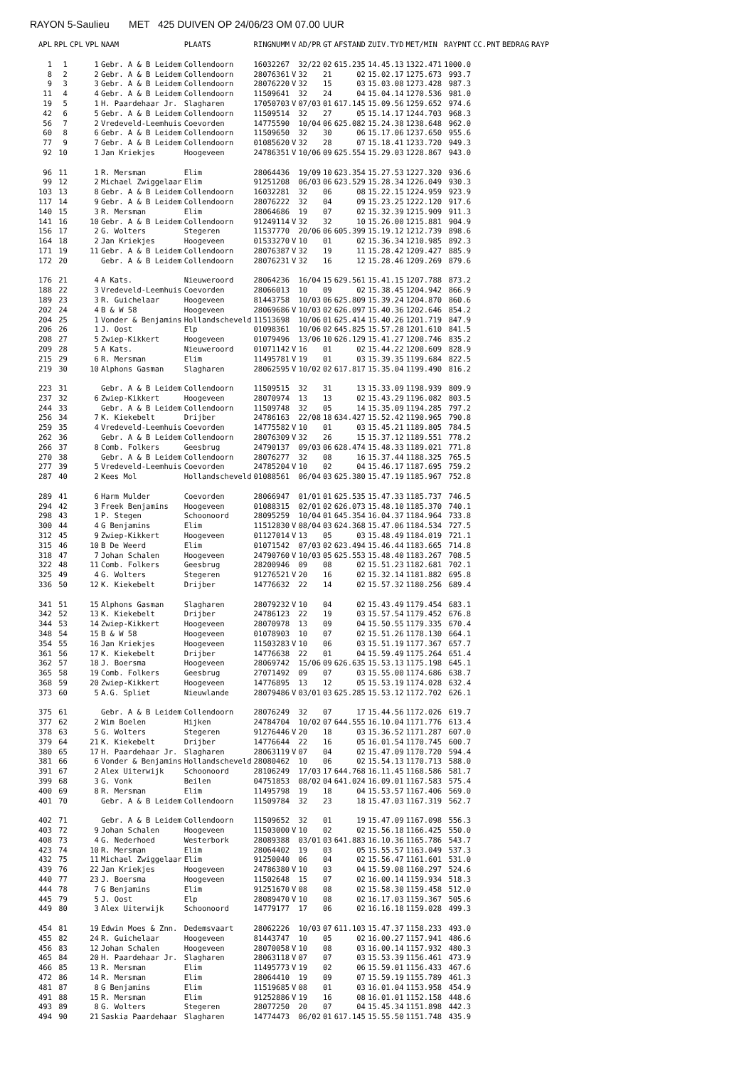RAYON 5-Saulieu MET 425 DUIVEN OP 24/06/23 OM 07.00 UUR
| APL | RPL | CPL | VPL | NAAM | PLAATS | RINGNUMM | V | AD/PR | GT | AFSTAND | ZUIV.TYD | MET/MIN | RAYPNT | CC.PNT | BEDRAG | RAYP |
| --- | --- | --- | --- | --- | --- | --- | --- | --- | --- | --- | --- | --- | --- | --- | --- | --- |
| 1 | 1 | | 1 | Gebr. A & B Leidem | Collendoorn | 16032267 | | 32/22 | 02 | 615.235 | 14.45.13 | 1322.471 | 1000.0 | | | |
| 8 | 2 | | 2 | Gebr. A & B Leidem | Collendoorn | 28076361 | V | 32 | 21 | 02 | 15.02.17 | 1275.673 | 993.7 | | | |
| 9 | 3 | | 3 | Gebr. A & B Leidem | Collendoorn | 28076220 | V | 32 | 15 | 03 | 15.03.08 | 1273.428 | 987.3 | | | |
| 11 | 4 | | 4 | Gebr. A & B Leidem | Collendoorn | 11509641 | | 32 | 24 | 04 | 15.04.14 | 1270.536 | 981.0 | | | |
| 19 | 5 | | 1 | H. Paardehaar Jr. | Slagharen | 17050703 | V | 07/03 | 01 | 617.145 | 15.09.56 | 1259.652 | 974.6 | | | |
| 42 | 6 | | 5 | Gebr. A & B Leidem | Collendoorn | 11509514 | | 32 | 27 | 05 | 15.14.17 | 1244.703 | 968.3 | | | |
| 56 | 7 | | 2 | Vredeveld-Leemhuis | Coevorden | 14775590 | | 10/04 | 06 | 625.082 | 15.24.38 | 1238.648 | 962.0 | | | |
| 60 | 8 | | 6 | Gebr. A & B Leidem | Collendoorn | 11509650 | | 32 | 30 | 06 | 15.17.06 | 1237.650 | 955.6 | | | |
| 77 | 9 | | 7 | Gebr. A & B Leidem | Collendoorn | 01085620 | V | 32 | 28 | 07 | 15.18.41 | 1233.720 | 949.3 | | | |
| 92 | 10 | | 1 | Jan Kriekjes | Hoogeveen | 24786351 | V | 10/06 | 09 | 625.554 | 15.29.03 | 1228.867 | 943.0 | | | |
| 96 | 11 | | 1 | R. Mersman | Elim | 28064436 | | 19/09 | 10 | 623.354 | 15.27.53 | 1227.320 | 936.6 | | | |
| 99 | 12 | | 2 | Michael Zwiggelaar | Elim | 91251208 | | 06/03 | 06 | 623.529 | 15.28.34 | 1226.049 | 930.3 | | | |
| 103 | 13 | | 8 | Gebr. A & B Leidem | Collendoorn | 16032281 | | 32 | 06 | 08 | 15.22.15 | 1224.959 | 923.9 | | | |
| 117 | 14 | | 9 | Gebr. A & B Leidem | Collendoorn | 28076222 | | 32 | 04 | 09 | 15.23.25 | 1222.120 | 917.6 | | | |
| 140 | 15 | | 3 | R. Mersman | Elim | 28064686 | | 19 | 07 | 02 | 15.32.39 | 1215.909 | 911.3 | | | |
| 141 | 16 | | 10 | Gebr. A & B Leidem | Collendoorn | 91249114 | V | 32 | 32 | 10 | 15.26.00 | 1215.881 | 904.9 | | | |
| 156 | 17 | | 2 | G. Wolters | Stegeren | 11537770 | | 20/06 | 06 | 605.399 | 15.19.12 | 1212.739 | 898.6 | | | |
| 164 | 18 | | 2 | Jan Kriekjes | Hoogeveen | 01533270 | V | 10 | 01 | 02 | 15.36.34 | 1210.985 | 892.3 | | | |
| 171 | 19 | | 11 | Gebr. A & B Leidem | Collendoorn | 28076387 | V | 32 | 19 | 11 | 15.28.42 | 1209.427 | 885.9 | | | |
| 172 | 20 | | | Gebr. A & B Leidem | Collendoorn | 28076231 | V | 32 | 16 | 12 | 15.28.46 | 1209.269 | 879.6 | | | |
| 176 | 21 | | 4 | A Kats. | Nieuweroord | 28064236 | | 16/04 | 15 | 629.561 | 15.41.15 | 1207.788 | 873.2 | | | |
| 188 | 22 | | 3 | Vredeveld-Leemhuis | Coevorden | 28066013 | | 10 | 09 | 02 | 15.38.45 | 1204.942 | 866.9 | | | |
| 189 | 23 | | 3 | R. Guichelaar | Hoogeveen | 81443758 | | 10/03 | 06 | 625.809 | 15.39.24 | 1204.870 | 860.6 | | | |
| 202 | 24 | | 4 | B & W 58 | Hoogeveen | 28069686 | V | 10/03 | 02 | 626.097 | 15.40.36 | 1202.646 | 854.2 | | | |
| 204 | 25 | | 1 | Vonder & Benjamins | Hollandscheveld | 11513698 | | 10/06 | 01 | 625.414 | 15.40.26 | 1201.719 | 847.9 | | | |
| 206 | 26 | | 1 | J. Oost | Elp | 01098361 | | 10/06 | 02 | 645.825 | 15.57.28 | 1201.610 | 841.5 | | | |
| 208 | 27 | | 5 | Zwiep-Kikkert | Hoogeveen | 01079496 | | 13/06 | 10 | 626.129 | 15.41.27 | 1200.746 | 835.2 | | | |
| 209 | 28 | | 5 | A Kats. | Nieuweroord | 01071142 | V | 16 | 01 | 02 | 15.44.22 | 1200.609 | 828.9 | | | |
| 215 | 29 | | 6 | R. Mersman | Elim | 11495781 | V | 19 | 01 | 03 | 15.39.35 | 1199.684 | 822.5 | | | |
| 219 | 30 | | 10 | Alphons Gasman | Slagharen | 28062595 | V | 10/02 | 02 | 617.817 | 15.35.04 | 1199.490 | 816.2 | | | |
| 223 | 31 | | | Gebr. A & B Leidem | Collendoorn | 11509515 | | 32 | 31 | 13 | 15.33.09 | 1198.939 | 809.9 | | | |
| 237 | 32 | | 6 | Zwiep-Kikkert | Hoogeveen | 28070974 | | 13 | 13 | 02 | 15.43.29 | 1196.082 | 803.5 | | | |
| 244 | 33 | | | Gebr. A & B Leidem | Collendoorn | 11509748 | | 32 | 05 | 14 | 15.35.09 | 1194.285 | 797.2 | | | |
| 256 | 34 | | 7 | K. Kiekebelt | Drijber | 24786163 | | 22/08 | 18 | 634.427 | 15.52.42 | 1190.965 | 790.8 | | | |
| 259 | 35 | | 4 | Vredeveld-Leemhuis | Coevorden | 14775582 | V | 10 | 01 | 03 | 15.45.21 | 1189.805 | 784.5 | | | |
| 262 | 36 | | | Gebr. A & B Leidem | Collendoorn | 28076309 | V | 32 | 26 | 15 | 15.37.12 | 1189.551 | 778.2 | | | |
| 266 | 37 | | 8 | Comb. Folkers | Geesbrug | 24790137 | | 09/03 | 06 | 628.474 | 15.48.33 | 1189.021 | 771.8 | | | |
| 270 | 38 | | | Gebr. A & B Leidem | Collendoorn | 28076277 | | 32 | 08 | 16 | 15.37.44 | 1188.325 | 765.5 | | | |
| 277 | 39 | | 5 | Vredeveld-Leemhuis | Coevorden | 24785204 | V | 10 | 02 | 04 | 15.46.17 | 1187.695 | 759.2 | | | |
| 287 | 40 | | 2 | Kees Mol | Hollandscheveld | 01088561 | | 06/04 | 03 | 625.380 | 15.47.19 | 1185.967 | 752.8 | | | |
| 289 | 41 | | 6 | Harm Mulder | Coevorden | 28066947 | | 01/01 | 01 | 625.535 | 15.47.33 | 1185.737 | 746.5 | | | |
| 294 | 42 | | 3 | Freek Benjamins | Hoogeveen | 01088315 | | 02/01 | 02 | 626.073 | 15.48.10 | 1185.370 | 740.1 | | | |
| 298 | 43 | | 1 | P. Stegen | Schoonoord | 28095259 | | 10/04 | 01 | 645.354 | 16.04.37 | 1184.964 | 733.8 | | | |
| 300 | 44 | | 4 | G Benjamins | Elim | 11512830 | V | 08/04 | 03 | 624.368 | 15.47.06 | 1184.534 | 727.5 | | | |
| 312 | 45 | | 9 | Zwiep-Kikkert | Hoogeveen | 01127014 | V | 13 | 05 | 03 | 15.48.49 | 1184.019 | 721.1 | | | |
| 315 | 46 | | 10 | B De Weerd | Elim | 01071542 | | 07/03 | 02 | 623.494 | 15.46.44 | 1183.665 | 714.8 | | | |
| 318 | 47 | | 7 | Johan Schalen | Hoogeveen | 24790760 | V | 10/03 | 05 | 625.553 | 15.48.40 | 1183.267 | 708.5 | | | |
| 322 | 48 | | 11 | Comb. Folkers | Geesbrug | 28200946 | | 09 | 08 | 02 | 15.51.23 | 1182.681 | 702.1 | | | |
| 325 | 49 | | 4 | G. Wolters | Stegeren | 91276521 | V | 20 | 16 | 02 | 15.32.14 | 1181.882 | 695.8 | | | |
| 336 | 50 | | 12 | K. Kiekebelt | Drijber | 14776632 | | 22 | 14 | 02 | 15.57.32 | 1180.256 | 689.4 | | | |
| 341 | 51 | | 15 | Alphons Gasman | Slagharen | 28079232 | V | 10 | 04 | 02 | 15.43.49 | 1179.454 | 683.1 | | | |
| 342 | 52 | | 13 | K. Kiekebelt | Drijber | 24786123 | | 22 | 19 | 03 | 15.57.54 | 1179.452 | 676.8 | | | |
| 344 | 53 | | 14 | Zwiep-Kikkert | Hoogeveen | 28070978 | | 13 | 09 | 04 | 15.50.55 | 1179.335 | 670.4 | | | |
| 348 | 54 | | 15 | B & W 58 | Hoogeveen | 01078903 | | 10 | 07 | 02 | 15.51.26 | 1178.130 | 664.1 | | | |
| 354 | 55 | | 16 | Jan Kriekjes | Hoogeveen | 11503283 | V | 10 | 06 | 03 | 15.51.19 | 1177.367 | 657.7 | | | |
| 361 | 56 | | 17 | K. Kiekebelt | Drijber | 14776638 | | 22 | 01 | 04 | 15.59.49 | 1175.264 | 651.4 | | | |
| 362 | 57 | | 18 | J. Boersma | Hoogeveen | 28069742 | | 15/06 | 09 | 626.635 | 15.53.13 | 1175.198 | 645.1 | | | |
| 365 | 58 | | 19 | Comb. Folkers | Geesbrug | 27071492 | | 09 | 07 | 03 | 15.55.00 | 1174.686 | 638.7 | | | |
| 368 | 59 | | 20 | Zwiep-Kikkert | Hoogeveen | 14776895 | | 13 | 12 | 05 | 15.53.19 | 1174.028 | 632.4 | | | |
| 373 | 60 | | 5 | A.G. Spliet | Nieuwlande | 28079486 | V | 03/01 | 03 | 625.285 | 15.53.12 | 1172.702 | 626.1 | | | |
| 375 | 61 | | | Gebr. A & B Leidem | Collendoorn | 28076249 | | 32 | 07 | 17 | 15.44.56 | 1172.026 | 619.7 | | | |
| 377 | 62 | | 2 | Wim Boelen | Hijken | 24784704 | | 10/02 | 07 | 644.555 | 16.10.04 | 1171.776 | 613.4 | | | |
| 378 | 63 | | 5 | G. Wolters | Stegeren | 91276446 | V | 20 | 18 | 03 | 15.36.52 | 1171.287 | 607.0 | | | |
| 379 | 64 | | 21 | K. Kiekebelt | Drijber | 14776644 | | 22 | 16 | 05 | 16.01.54 | 1170.745 | 600.7 | | | |
| 380 | 65 | | 17 | H. Paardehaar Jr. | Slagharen | 28063119 | V | 07 | 04 | 02 | 15.47.09 | 1170.720 | 594.4 | | | |
| 381 | 66 | | 6 | Vonder & Benjamins | Hollandscheveld | 28080462 | | 10 | 06 | 02 | 15.54.13 | 1170.713 | 588.0 | | | |
| 391 | 67 | | 2 | Alex Uiterwijk | Schoonoord | 28106249 | | 17/03 | 17 | 644.768 | 16.11.45 | 1168.586 | 581.7 | | | |
| 399 | 68 | | 3 | G. Vonk | Beilen | 04751853 | | 08/02 | 04 | 641.024 | 16.09.01 | 1167.583 | 575.4 | | | |
| 400 | 69 | | 8 | R. Mersman | Elim | 11495798 | | 19 | 18 | 04 | 15.53.57 | 1167.406 | 569.0 | | | |
| 401 | 70 | | | Gebr. A & B Leidem | Collendoorn | 11509784 | | 32 | 23 | 18 | 15.47.03 | 1167.319 | 562.7 | | | |
| 402 | 71 | | | Gebr. A & B Leidem | Collendoorn | 11509652 | | 32 | 01 | 19 | 15.47.09 | 1167.098 | 556.3 | | | |
| 403 | 72 | | 9 | Johan Schalen | Hoogeveen | 11503000 | V | 10 | 02 | 02 | 15.56.18 | 1166.425 | 550.0 | | | |
| 408 | 73 | | 4 | G. Nederhoed | Westerbork | 28089388 | | 03/01 | 03 | 641.883 | 16.10.36 | 1165.786 | 543.7 | | | |
| 423 | 74 | | 10 | R. Mersman | Elim | 28064402 | | 19 | 03 | 05 | 15.55.57 | 1163.049 | 537.3 | | | |
| 432 | 75 | | 11 | Michael Zwiggelaar | Elim | 91250040 | | 06 | 04 | 02 | 15.56.47 | 1161.601 | 531.0 | | | |
| 439 | 76 | | 22 | Jan Kriekjes | Hoogeveen | 24786380 | V | 10 | 03 | 04 | 15.59.08 | 1160.297 | 524.6 | | | |
| 440 | 77 | | 23 | J. Boersma | Hoogeveen | 11502648 | | 15 | 07 | 02 | 16.00.14 | 1159.934 | 518.3 | | | |
| 444 | 78 | | 7 | G Benjamins | Elim | 91251670 | V | 08 | 08 | 02 | 15.58.30 | 1159.458 | 512.0 | | | |
| 445 | 79 | | 5 | J. Oost | Elp | 28089470 | V | 10 | 08 | 02 | 16.17.03 | 1159.367 | 505.6 | | | |
| 449 | 80 | | 3 | Alex Uiterwijk | Schoonoord | 14779177 | | 17 | 06 | 02 | 16.16.18 | 1159.028 | 499.3 | | | |
| 454 | 81 | | 19 | Edwin Moes & Znn. | Dedemsvaart | 28062226 | | 10/03 | 07 | 611.103 | 15.47.37 | 1158.233 | 493.0 | | | |
| 455 | 82 | | 24 | R. Guichelaar | Hoogeveen | 81443747 | | 10 | 05 | 02 | 16.00.27 | 1157.941 | 486.6 | | | |
| 456 | 83 | | 12 | Johan Schalen | Hoogeveen | 28070058 | V | 10 | 08 | 03 | 16.00.14 | 1157.932 | 480.3 | | | |
| 465 | 84 | | 20 | H. Paardehaar Jr. | Slagharen | 28063118 | V | 07 | 07 | 03 | 15.53.39 | 1156.461 | 473.9 | | | |
| 466 | 85 | | 13 | R. Mersman | Elim | 11495773 | V | 19 | 02 | 06 | 15.59.01 | 1156.433 | 467.6 | | | |
| 472 | 86 | | 14 | R. Mersman | Elim | 28064410 | | 19 | 09 | 07 | 15.59.19 | 1155.789 | 461.3 | | | |
| 481 | 87 | | 8 | G Benjamins | Elim | 11519685 | V | 08 | 01 | 03 | 16.01.04 | 1153.958 | 454.9 | | | |
| 491 | 88 | | 15 | R. Mersman | Elim | 91252886 | V | 19 | 16 | 08 | 16.01.01 | 1152.158 | 448.6 | | | |
| 493 | 89 | | 8 | G. Wolters | Stegeren | 28077250 | | 20 | 07 | 04 | 15.45.34 | 1151.898 | 442.3 | | | |
| 494 | 90 | | 21 | Saskia Paardehaar | Slagharen | 14774473 | | 06/02 | 01 | 617.145 | 15.55.50 | 1151.748 | 435.9 | | | |